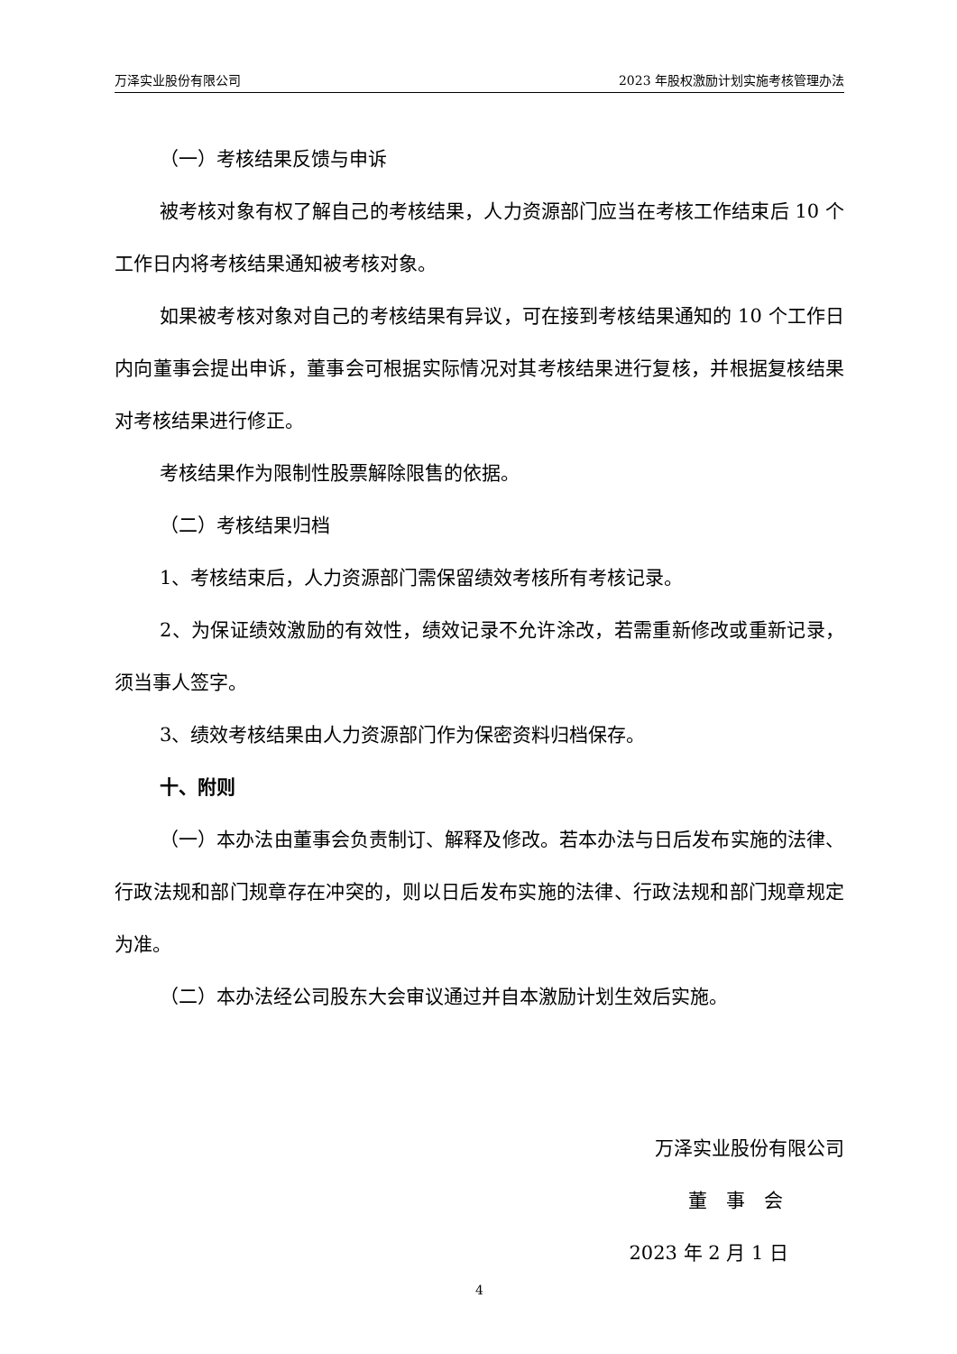万泽实业股份有限公司 2023 年股权激励计划实施考核管理办法
（一）考核结果反馈与申诉
被考核对象有权了解自己的考核结果，人力资源部门应当在考核工作结束后 10 个工作日内将考核结果通知被考核对象。
如果被考核对象对自己的考核结果有异议，可在接到考核结果通知的 10 个工作日内向董事会提出申诉，董事会可根据实际情况对其考核结果进行复核，并根据复核结果对考核结果进行修正。
考核结果作为限制性股票解除限售的依据。
（二）考核结果归档
1、考核结束后，人力资源部门需保留绩效考核所有考核记录。
2、为保证绩效激励的有效性，绩效记录不允许涂改，若需重新修改或重新记录，须当事人签字。
3、绩效考核结果由人力资源部门作为保密资料归档保存。
十、附则
（一）本办法由董事会负责制订、解释及修改。若本办法与日后发布实施的法律、行政法规和部门规章存在冲突的，则以日后发布实施的法律、行政法规和部门规章规定为准。
（二）本办法经公司股东大会审议通过并自本激励计划生效后实施。
万泽实业股份有限公司
董　事　会
2023 年 2 月 1 日
4